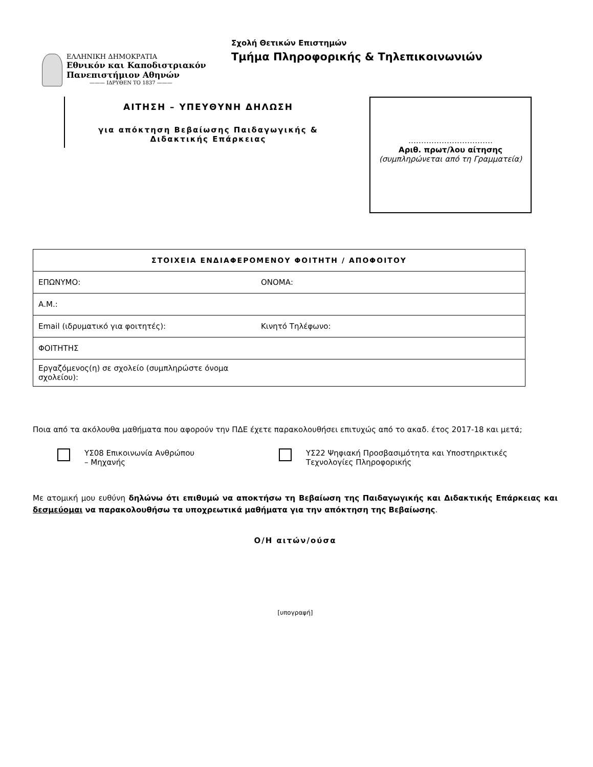ΕΛΛΗΝΙΚΗ ΔΗΜΟΚΡΑΤΙΑ
Εθνικόν και Καποδιστριακόν
Πανεπιστήμιον Αθηνών
——— ΙΔΡΥΘΕΝ ΤΟ 1837 ———
Σχολή Θετικών Επιστημών
Τμήμα Πληροφορικής & Τηλεπικοινωνιών
ΑΙΤΗΣΗ – ΥΠΕΥΘΥΝΗ ΔΗΛΩΣΗ
για απόκτηση Βεβαίωσης Παιδαγωγικής &
Διδακτικής Επάρκειας
……………………………
Αριθ. πρωτ/λου αίτησης
(συμπληρώνεται από τη Γραμματεία)
| ΣΤΟΙΧΕΙΑ ΕΝΔΙΑΦΕΡΟΜΕΝΟΥ ΦΟΙΤΗΤΗ / ΑΠΟΦΟΙΤΟΥ | |
| --- | --- |
| ΕΠΩΝΥΜΟ: | ΟΝΟΜΑ: |
| Α.Μ.: | |
| Email (ιδρυματικό για φοιτητές): | Κινητό Τηλέφωνο: |
| ΦΟΙΤΗΤΗΣ | |
| Εργαζόμενος(η) σε σχολείο (συμπληρώστε όνομα σχολείου): | |
Ποια από τα ακόλουθα μαθήματα που αφορούν την ΠΔΕ έχετε παρακολουθήσει επιτυχώς από το ακαδ. έτος 2017-18 και μετά;
ΥΣ08 Επικοινωνία Ανθρώπου
– Μηχανής
ΥΣ22 Ψηφιακή Προσβασιμότητα και Υποστηρικτικές
Τεχνολογίες Πληροφορικής
Με ατομική μου ευθύνη δηλώνω ότι επιθυμώ να αποκτήσω τη Βεβαίωση της Παιδαγωγικής και Διδακτικής Επάρκειας και δεσμεύομαι να παρακολουθήσω τα υποχρεωτικά μαθήματα για την απόκτηση της Βεβαίωσης.
Ο/Η αιτών/ούσα
[υπογραφή]